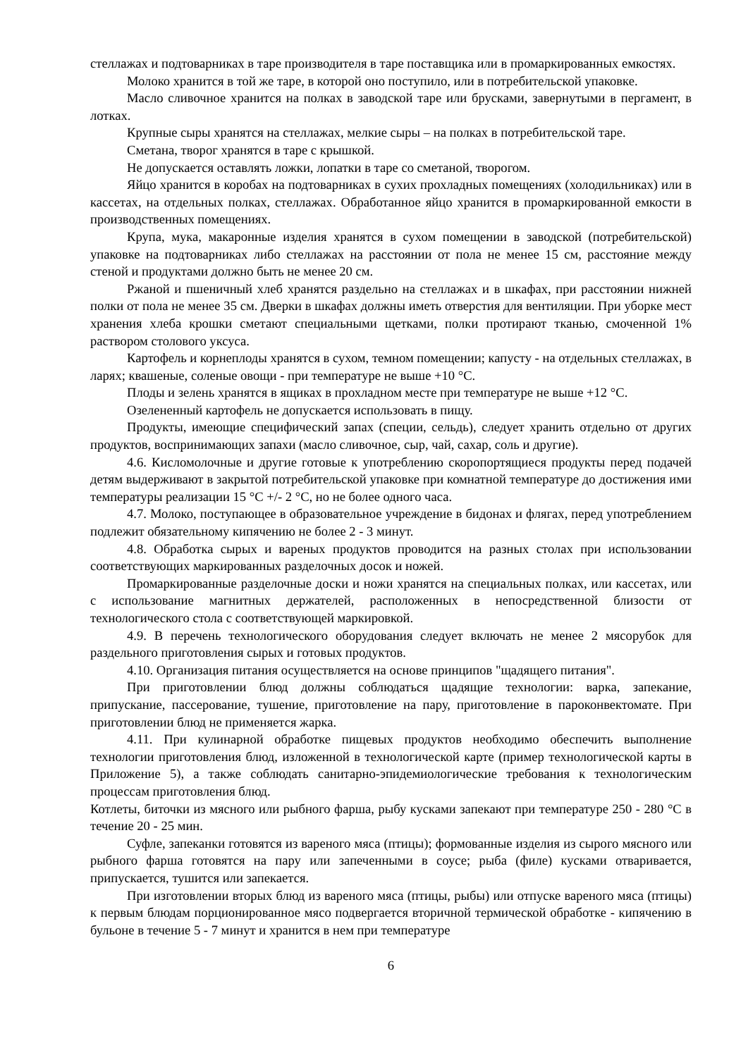стеллажах и подтоварниках в таре производителя в таре поставщика или в промаркированных емкостях.
Молоко хранится в той же таре, в которой оно поступило, или в потребительской упаковке.
Масло сливочное хранится на полках в заводской таре или брусками, завернутыми в пергамент, в лотках.
Крупные сыры хранятся на стеллажах, мелкие сыры – на полках в потребительской таре.
Сметана, творог хранятся в таре с крышкой.
Не допускается оставлять ложки, лопатки в таре со сметаной, творогом.
Яйцо хранится в коробах на подтоварниках в сухих прохладных помещениях (холодильниках) или в кассетах, на отдельных полках, стеллажах. Обработанное яйцо хранится в промаркированной емкости в производственных помещениях.
Крупа, мука, макаронные изделия хранятся в сухом помещении в заводской (потребительской) упаковке на подтоварниках либо стеллажах на расстоянии от пола не менее 15 см, расстояние между стеной и продуктами должно быть не менее 20 см.
Ржаной и пшеничный хлеб хранятся раздельно на стеллажах и в шкафах, при расстоянии нижней полки от пола не менее 35 см. Дверки в шкафах должны иметь отверстия для вентиляции. При уборке мест хранения хлеба крошки сметают специальными щетками, полки протирают тканью, смоченной 1% раствором столового уксуса.
Картофель и корнеплоды хранятся в сухом, темном помещении; капусту - на отдельных стеллажах, в ларях; квашеные, соленые овощи - при температуре не выше +10 °C.
Плоды и зелень хранятся в ящиках в прохладном месте при температуре не выше +12 °C.
Озелененный картофель не допускается использовать в пищу.
Продукты, имеющие специфический запах (специи, сельдь), следует хранить отдельно от других продуктов, воспринимающих запахи (масло сливочное, сыр, чай, сахар, соль и другие).
4.6. Кисломолочные и другие готовые к употреблению скоропортящиеся продукты перед подачей детям выдерживают в закрытой потребительской упаковке при комнатной температуре до достижения ими температуры реализации 15 °C +/- 2 °C, но не более одного часа.
4.7. Молоко, поступающее в образовательное учреждение в бидонах и флягах, перед употреблением подлежит обязательному кипячению не более 2 - 3 минут.
4.8. Обработка сырых и вареных продуктов проводится на разных столах при использовании соответствующих маркированных разделочных досок и ножей.
Промаркированные разделочные доски и ножи хранятся на специальных полках, или кассетах, или с использование магнитных держателей, расположенных в непосредственной близости от технологического стола с соответствующей маркировкой.
4.9. В перечень технологического оборудования следует включать не менее 2 мясорубок для раздельного приготовления сырых и готовых продуктов.
4.10. Организация питания осуществляется на основе принципов "щадящего питания".
При приготовлении блюд должны соблюдаться щадящие технологии: варка, запекание, припускание, пассерование, тушение, приготовление на пару, приготовление в пароконвектомате. При приготовлении блюд не применяется жарка.
4.11. При кулинарной обработке пищевых продуктов необходимо обеспечить выполнение технологии приготовления блюд, изложенной в технологической карте (пример технологической карты в Приложение 5), а также соблюдать санитарно-эпидемиологические требования к технологическим процессам приготовления блюд.
Котлеты, биточки из мясного или рыбного фарша, рыбу кусками запекают при температуре 250 - 280 °C в течение 20 - 25 мин.
Суфле, запеканки готовятся из вареного мяса (птицы); формованные изделия из сырого мясного или рыбного фарша готовятся на пару или запеченными в соусе; рыба (филе) кусками отваривается, припускается, тушится или запекается.
При изготовлении вторых блюд из вареного мяса (птицы, рыбы) или отпуске вареного мяса (птицы) к первым блюдам порционированное мясо подвергается вторичной термической обработке - кипячению в бульоне в течение 5 - 7 минут и хранится в нем при температуре
6